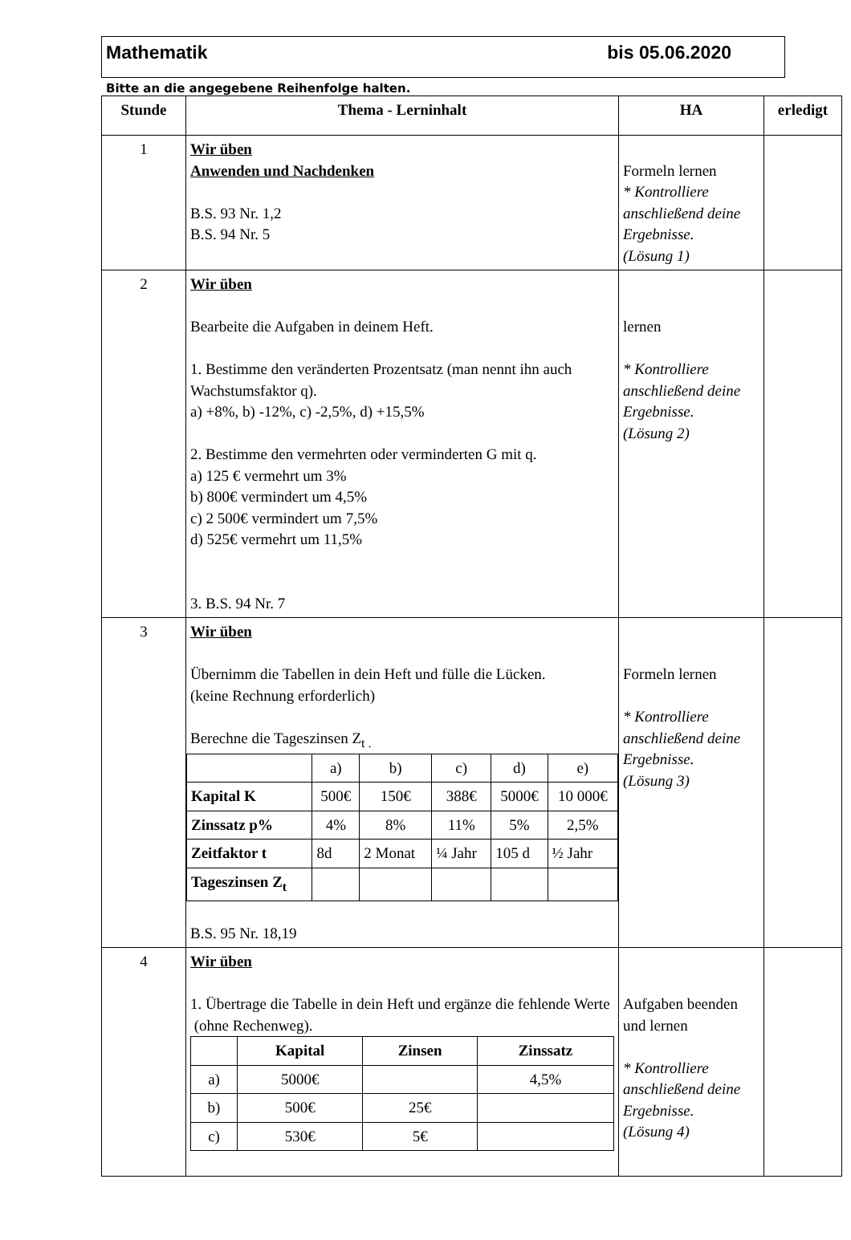Mathematik bis 05.06.2020
Bitte an die angegebene Reihenfolge halten.
| Stunde | Thema - Lerninhalt | HA | erledigt |
| --- | --- | --- | --- |
| 1 | Wir üben Anwenden und Nachdenken B.S. 93 Nr. 1,2 B.S. 94 Nr. 5 | Formeln lernen * Kontrolliere anschließend deine Ergebnisse. (Lösung 1) | |
| 2 | Wir üben Bearbeite die Aufgaben in deinem Heft. 1. Bestimme den veränderten Prozentsatz (man nennt ihn auch Wachstumsfaktor q). a) +8%, b) -12%, c) -2,5%, d) +15,5% 2. Bestimme den vermehrten oder verminderten G mit q. a) 125 € vermehrt um 3% b) 800€ vermindert um 4,5% c) 2 500€ vermindert um 7,5% d) 525€ vermehrt um 11,5% 3. B.S. 94 Nr. 7 | lernen * Kontrolliere anschließend deine Ergebnisse. (Lösung 2) | |
| 3 | Wir üben Übernimm die Tabellen in dein Heft und fülle die Lücken. (keine Rechnung erforderlich) Berechne die Tageszinsen Z<sub>t .</sub> / / a) / b) / c) / d) / e) / / Kapital K / 500€ / 150€ / 388€ / 5000€ / 10 000€ / / Zinssatz p% / 4% / 8% / 11% / 5% / 2,5% / / Zeitfaktor t / 8d / 2 Monat / ¼ Jahr / 105 d / ½ Jahr / / Tageszinsen Z<sub>t</sub> / / / / / / B.S. 95 Nr. 18,19 | Formeln lernen * Kontrolliere anschließend deine Ergebnisse. (Lösung 3) | |
| 4 | Wir üben 1. Übertrage die Tabelle in dein Heft und ergänze die fehlende Werte (ohne Rechenweg). / / Kapital / Zinsen / Zinssatz / / a) / 5000€ / / 4,5% / / b) / 500€ / 25€ / / / c) / 530€ / 5€ / / | Aufgaben beenden und lernen * Kontrolliere anschließend deine Ergebnisse. (Lösung 4) | |